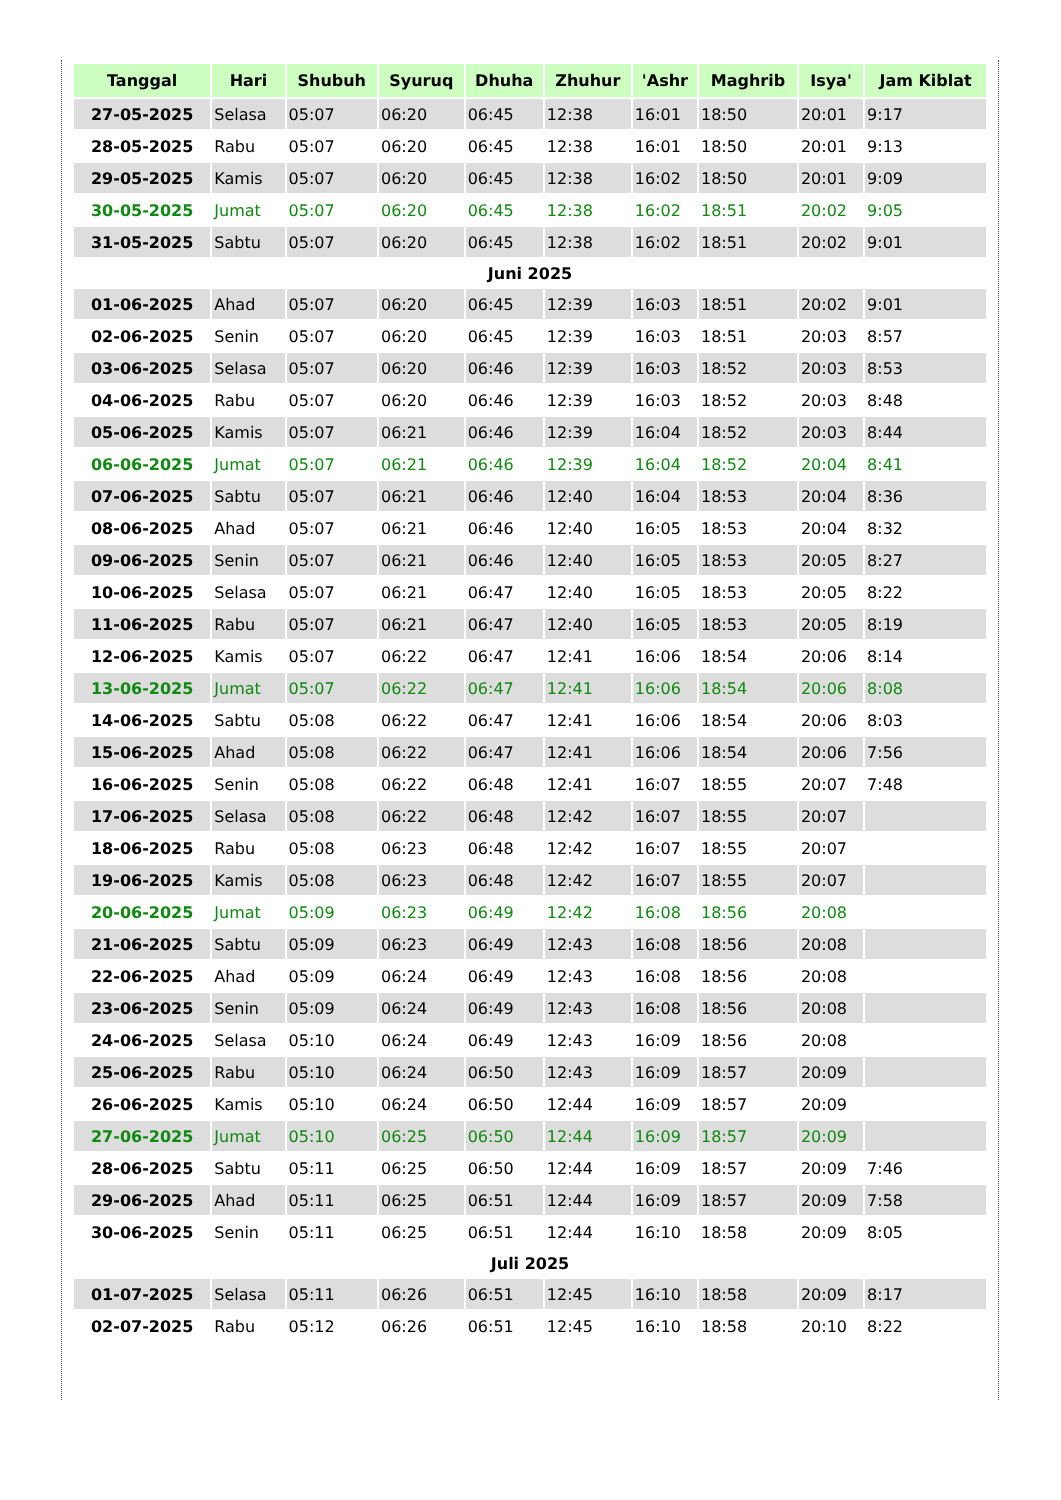| Tanggal | Hari | Shubuh | Syuruq | Dhuha | Zhuhur | 'Ashr | Maghrib | Isya' | Jam Kiblat |
| --- | --- | --- | --- | --- | --- | --- | --- | --- | --- |
| 27-05-2025 | Selasa | 05:07 | 06:20 | 06:45 | 12:38 | 16:01 | 18:50 | 20:01 | 9:17 |
| 28-05-2025 | Rabu | 05:07 | 06:20 | 06:45 | 12:38 | 16:01 | 18:50 | 20:01 | 9:13 |
| 29-05-2025 | Kamis | 05:07 | 06:20 | 06:45 | 12:38 | 16:02 | 18:50 | 20:01 | 9:09 |
| 30-05-2025 | Jumat | 05:07 | 06:20 | 06:45 | 12:38 | 16:02 | 18:51 | 20:02 | 9:05 |
| 31-05-2025 | Sabtu | 05:07 | 06:20 | 06:45 | 12:38 | 16:02 | 18:51 | 20:02 | 9:01 |
| Juni 2025 | | | | | | | | | |
| 01-06-2025 | Ahad | 05:07 | 06:20 | 06:45 | 12:39 | 16:03 | 18:51 | 20:02 | 9:01 |
| 02-06-2025 | Senin | 05:07 | 06:20 | 06:45 | 12:39 | 16:03 | 18:51 | 20:03 | 8:57 |
| 03-06-2025 | Selasa | 05:07 | 06:20 | 06:46 | 12:39 | 16:03 | 18:52 | 20:03 | 8:53 |
| 04-06-2025 | Rabu | 05:07 | 06:20 | 06:46 | 12:39 | 16:03 | 18:52 | 20:03 | 8:48 |
| 05-06-2025 | Kamis | 05:07 | 06:21 | 06:46 | 12:39 | 16:04 | 18:52 | 20:03 | 8:44 |
| 06-06-2025 | Jumat | 05:07 | 06:21 | 06:46 | 12:39 | 16:04 | 18:52 | 20:04 | 8:41 |
| 07-06-2025 | Sabtu | 05:07 | 06:21 | 06:46 | 12:40 | 16:04 | 18:53 | 20:04 | 8:36 |
| 08-06-2025 | Ahad | 05:07 | 06:21 | 06:46 | 12:40 | 16:05 | 18:53 | 20:04 | 8:32 |
| 09-06-2025 | Senin | 05:07 | 06:21 | 06:46 | 12:40 | 16:05 | 18:53 | 20:05 | 8:27 |
| 10-06-2025 | Selasa | 05:07 | 06:21 | 06:47 | 12:40 | 16:05 | 18:53 | 20:05 | 8:22 |
| 11-06-2025 | Rabu | 05:07 | 06:21 | 06:47 | 12:40 | 16:05 | 18:53 | 20:05 | 8:19 |
| 12-06-2025 | Kamis | 05:07 | 06:22 | 06:47 | 12:41 | 16:06 | 18:54 | 20:06 | 8:14 |
| 13-06-2025 | Jumat | 05:07 | 06:22 | 06:47 | 12:41 | 16:06 | 18:54 | 20:06 | 8:08 |
| 14-06-2025 | Sabtu | 05:08 | 06:22 | 06:47 | 12:41 | 16:06 | 18:54 | 20:06 | 8:03 |
| 15-06-2025 | Ahad | 05:08 | 06:22 | 06:47 | 12:41 | 16:06 | 18:54 | 20:06 | 7:56 |
| 16-06-2025 | Senin | 05:08 | 06:22 | 06:48 | 12:41 | 16:07 | 18:55 | 20:07 | 7:48 |
| 17-06-2025 | Selasa | 05:08 | 06:22 | 06:48 | 12:42 | 16:07 | 18:55 | 20:07 | |
| 18-06-2025 | Rabu | 05:08 | 06:23 | 06:48 | 12:42 | 16:07 | 18:55 | 20:07 | |
| 19-06-2025 | Kamis | 05:08 | 06:23 | 06:48 | 12:42 | 16:07 | 18:55 | 20:07 | |
| 20-06-2025 | Jumat | 05:09 | 06:23 | 06:49 | 12:42 | 16:08 | 18:56 | 20:08 | |
| 21-06-2025 | Sabtu | 05:09 | 06:23 | 06:49 | 12:43 | 16:08 | 18:56 | 20:08 | |
| 22-06-2025 | Ahad | 05:09 | 06:24 | 06:49 | 12:43 | 16:08 | 18:56 | 20:08 | |
| 23-06-2025 | Senin | 05:09 | 06:24 | 06:49 | 12:43 | 16:08 | 18:56 | 20:08 | |
| 24-06-2025 | Selasa | 05:10 | 06:24 | 06:49 | 12:43 | 16:09 | 18:56 | 20:08 | |
| 25-06-2025 | Rabu | 05:10 | 06:24 | 06:50 | 12:43 | 16:09 | 18:57 | 20:09 | |
| 26-06-2025 | Kamis | 05:10 | 06:24 | 06:50 | 12:44 | 16:09 | 18:57 | 20:09 | |
| 27-06-2025 | Jumat | 05:10 | 06:25 | 06:50 | 12:44 | 16:09 | 18:57 | 20:09 | |
| 28-06-2025 | Sabtu | 05:11 | 06:25 | 06:50 | 12:44 | 16:09 | 18:57 | 20:09 | 7:46 |
| 29-06-2025 | Ahad | 05:11 | 06:25 | 06:51 | 12:44 | 16:09 | 18:57 | 20:09 | 7:58 |
| 30-06-2025 | Senin | 05:11 | 06:25 | 06:51 | 12:44 | 16:10 | 18:58 | 20:09 | 8:05 |
| Juli 2025 | | | | | | | | | |
| 01-07-2025 | Selasa | 05:11 | 06:26 | 06:51 | 12:45 | 16:10 | 18:58 | 20:09 | 8:17 |
| 02-07-2025 | Rabu | 05:12 | 06:26 | 06:51 | 12:45 | 16:10 | 18:58 | 20:10 | 8:22 |